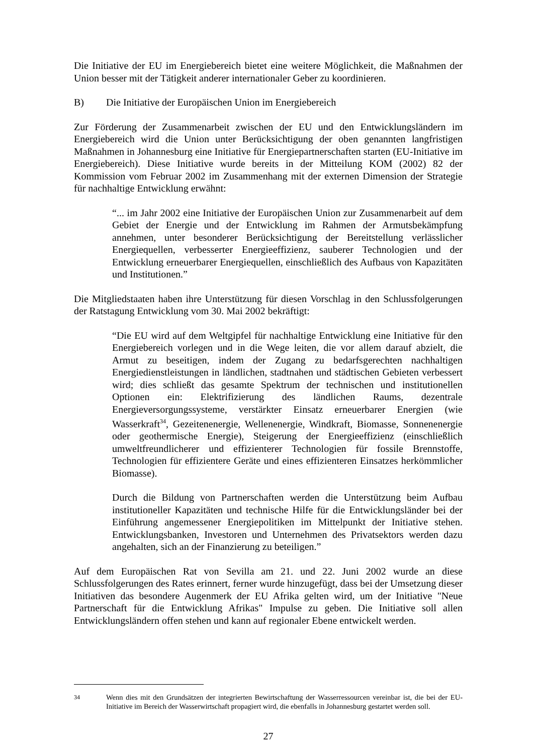Die Initiative der EU im Energiebereich bietet eine weitere Möglichkeit, die Maßnahmen der Union besser mit der Tätigkeit anderer internationaler Geber zu koordinieren.
B) Die Initiative der Europäischen Union im Energiebereich
Zur Förderung der Zusammenarbeit zwischen der EU und den Entwicklungsländern im Energiebereich wird die Union unter Berücksichtigung der oben genannten langfristigen Maßnahmen in Johannesburg eine Initiative für Energiepartnerschaften starten (EU-Initiative im Energiebereich). Diese Initiative wurde bereits in der Mitteilung KOM (2002) 82 der Kommission vom Februar 2002 im Zusammenhang mit der externen Dimension der Strategie für nachhaltige Entwicklung erwähnt:
“... im Jahr 2002 eine Initiative der Europäischen Union zur Zusammenarbeit auf dem Gebiet der Energie und der Entwicklung im Rahmen der Armutsbekämpfung annehmen, unter besonderer Berücksichtigung der Bereitstellung verlässlicher Energiequellen, verbesserter Energieeffizienz, sauberer Technologien und der Entwicklung erneuerbarer Energiequellen, einschließlich des Aufbaus von Kapazitäten und Institutionen.”
Die Mitgliedstaaten haben ihre Unterstützung für diesen Vorschlag in den Schlussfolgerungen der Ratstagung Entwicklung vom 30. Mai 2002 bekräftigt:
“Die EU wird auf dem Weltgipfel für nachhaltige Entwicklung eine Initiative für den Energiebereich vorlegen und in die Wege leiten, die vor allem darauf abzielt, die Armut zu beseitigen, indem der Zugang zu bedarfsgerechten nachhaltigen Energiedienstleistungen in ländlichen, stadtnahen und städtischen Gebieten verbessert wird; dies schließt das gesamte Spektrum der technischen und institutionellen Optionen ein: Elektrifizierung des ländlichen Raums, dezentrale Energieversorgungssysteme, verstärkter Einsatz erneuerbarer Energien (wie Wasserkraft<sup>34</sup>, Gezeitenenergie, Wellenenergie, Windkraft, Biomasse, Sonnenenergie oder geothermische Energie), Steigerung der Energieeffizienz (einschließlich umweltfreundlicherer und effizienterer Technologien für fossile Brennstoffe, Technologien für effizientere Geräte und eines effizienteren Einsatzes herkömmlicher Biomasse).
Durch die Bildung von Partnerschaften werden die Unterstützung beim Aufbau institutioneller Kapazitäten und technische Hilfe für die Entwicklungsländer bei der Einführung angemessener Energiepolitiken im Mittelpunkt der Initiative stehen. Entwicklungsbanken, Investoren und Unternehmen des Privatsektors werden dazu angehalten, sich an der Finanzierung zu beteiligen.”
Auf dem Europäischen Rat von Sevilla am 21. und 22. Juni 2002 wurde an diese Schlussfolgerungen des Rates erinnert, ferner wurde hinzugefügt, dass bei der Umsetzung dieser Initiativen das besondere Augenmerk der EU Afrika gelten wird, um der Initiative "Neue Partnerschaft für die Entwicklung Afrikas" Impulse zu geben. Die Initiative soll allen Entwicklungsländern offen stehen und kann auf regionaler Ebene entwickelt werden.
<sup>34</sup> Wenn dies mit den Grundsätzen der integrierten Bewirtschaftung der Wasserressourcen vereinbar ist, die bei der EU-Initiative im Bereich der Wasserwirtschaft propagiert wird, die ebenfalls in Johannesburg gestartet werden soll.
27